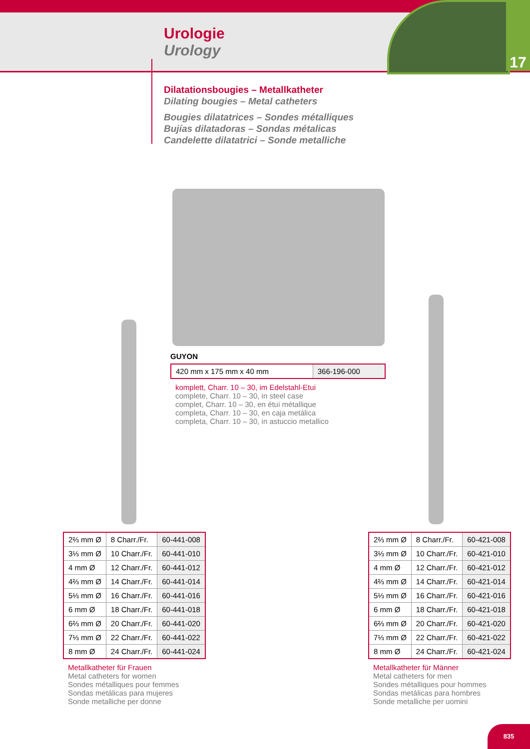17
Urologie
Urology
Dilatationsbougies – Metallkatheter
Dilating bougies – Metal catheters
Bougies dilatatrices – Sondes métalliques
Bujías dilatadoras – Sondas métalicas
Candelette dilatatrici – Sonde metalliche
GUYON
| 420 mm x 175 mm x 40 mm | 366-196-000 |
komplett, Charr. 10 – 30, im Edelstahl-Etui
complete, Charr. 10 – 30, in steel case
complet, Charr. 10 – 30, en étui métallique
completa, Charr. 10 – 30, en caja metálica
completa, Charr. 10 – 30, in astuccio metallico
| 2⅔ mm Ø | 8 Charr./Fr. | 60-441-008 |
| 3⅓ mm Ø | 10 Charr./Fr. | 60-441-010 |
| 4 mm Ø | 12 Charr./Fr. | 60-441-012 |
| 4⅔ mm Ø | 14 Charr./Fr. | 60-441-014 |
| 5⅓ mm Ø | 16 Charr./Fr. | 60-441-016 |
| 6 mm Ø | 18 Charr./Fr. | 60-441-018 |
| 6⅔ mm Ø | 20 Charr./Fr. | 60-441-020 |
| 7⅓ mm Ø | 22 Charr./Fr. | 60-441-022 |
| 8 mm Ø | 24 Charr./Fr. | 60-441-024 |
Metallkatheter für Frauen
Metal catheters for women
Sondes métalliques pour femmes
Sondas metálicas para mujeres
Sonde metalliche per donne
| 2⅔ mm Ø | 8 Charr./Fr. | 60-421-008 |
| 3⅓ mm Ø | 10 Charr./Fr. | 60-421-010 |
| 4 mm Ø | 12 Charr./Fr. | 60-421-012 |
| 4⅔ mm Ø | 14 Charr./Fr. | 60-421-014 |
| 5⅓ mm Ø | 16 Charr./Fr. | 60-421-016 |
| 6 mm Ø | 18 Charr./Fr. | 60-421-018 |
| 6⅔ mm Ø | 20 Charr./Fr. | 60-421-020 |
| 7⅓ mm Ø | 22 Charr./Fr. | 60-421-022 |
| 8 mm Ø | 24 Charr./Fr. | 60-421-024 |
Metallkatheter für Männer
Metal catheters for men
Sondes métalliques pour hommes
Sondas metálicas para hombres
Sonde metalliche per uomini
835